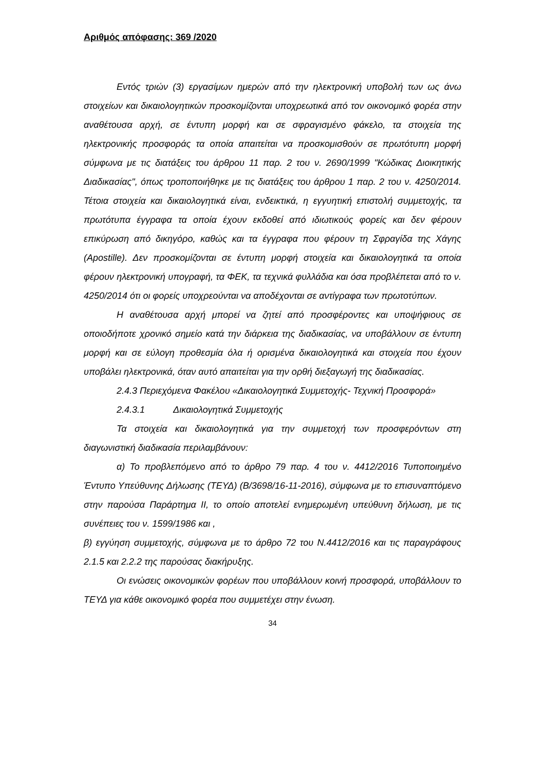Αριθμός απόφασης: 369 /2020
Εντός τριών (3) εργασίμων ημερών από την ηλεκτρονική υποβολή των ως άνω στοιχείων και δικαιολογητικών προσκομίζονται υποχρεωτικά από τον οικονομικό φορέα στην αναθέτουσα αρχή, σε έντυπη μορφή και σε σφραγισμένο φάκελο, τα στοιχεία της ηλεκτρονικής προσφοράς τα οποία απαιτείται να προσκομισθούν σε πρωτότυπη μορφή σύμφωνα με τις διατάξεις του άρθρου 11 παρ. 2 του ν. 2690/1999 "Κώδικας Διοικητικής Διαδικασίας", όπως τροποποιήθηκε με τις διατάξεις του άρθρου 1 παρ. 2 του ν. 4250/2014. Τέτοια στοιχεία και δικαιολογητικά είναι, ενδεικτικά, η εγγυητική επιστολή συμμετοχής, τα πρωτότυπα έγγραφα τα οποία έχουν εκδοθεί από ιδιωτικούς φορείς και δεν φέρουν επικύρωση από δικηγόρο, καθώς και τα έγγραφα που φέρουν τη Σφραγίδα της Χάγης (Apostille). Δεν προσκομίζονται σε έντυπη μορφή στοιχεία και δικαιολογητικά τα οποία φέρουν ηλεκτρονική υπογραφή, τα ΦΕΚ, τα τεχνικά φυλλάδια και όσα προβλέπεται από το ν. 4250/2014 ότι οι φορείς υποχρεούνται να αποδέχονται σε αντίγραφα των πρωτοτύπων.
Η αναθέτουσα αρχή μπορεί να ζητεί από προσφέροντες και υποψήφιους σε οποιοδήποτε χρονικό σημείο κατά την διάρκεια της διαδικασίας, να υποβάλλουν σε έντυπη μορφή και σε εύλογη προθεσμία όλα ή ορισμένα δικαιολογητικά και στοιχεία που έχουν υποβάλει ηλεκτρονικά, όταν αυτό απαιτείται για την ορθή διεξαγωγή της διαδικασίας.
2.4.3 Περιεχόμενα Φακέλου «Δικαιολογητικά Συμμετοχής- Τεχνική Προσφορά»
2.4.3.1 Δικαιολογητικά Συμμετοχής
Τα στοιχεία και δικαιολογητικά για την συμμετοχή των προσφερόντων στη διαγωνιστική διαδικασία περιλαμβάνουν:
α) Το προβλεπόμενο από το άρθρο 79 παρ. 4 του ν. 4412/2016 Τυποποιημένο Έντυπο Υπεύθυνης Δήλωσης (ΤΕΥΔ) (Β/3698/16-11-2016), σύμφωνα με το επισυναπτόμενο στην παρούσα Παράρτημα ΙΙ, το οποίο αποτελεί ενημερωμένη υπεύθυνη δήλωση, με τις συνέπειες του ν. 1599/1986 και ,
β) εγγύηση συμμετοχής, σύμφωνα με το άρθρο 72 του Ν.4412/2016 και τις παραγράφους 2.1.5 και 2.2.2 της παρούσας διακήρυξης.
Οι ενώσεις οικονομικών φορέων που υποβάλλουν κοινή προσφορά, υποβάλλουν το ΤΕΥΔ για κάθε οικονομικό φορέα που συμμετέχει στην ένωση.
34